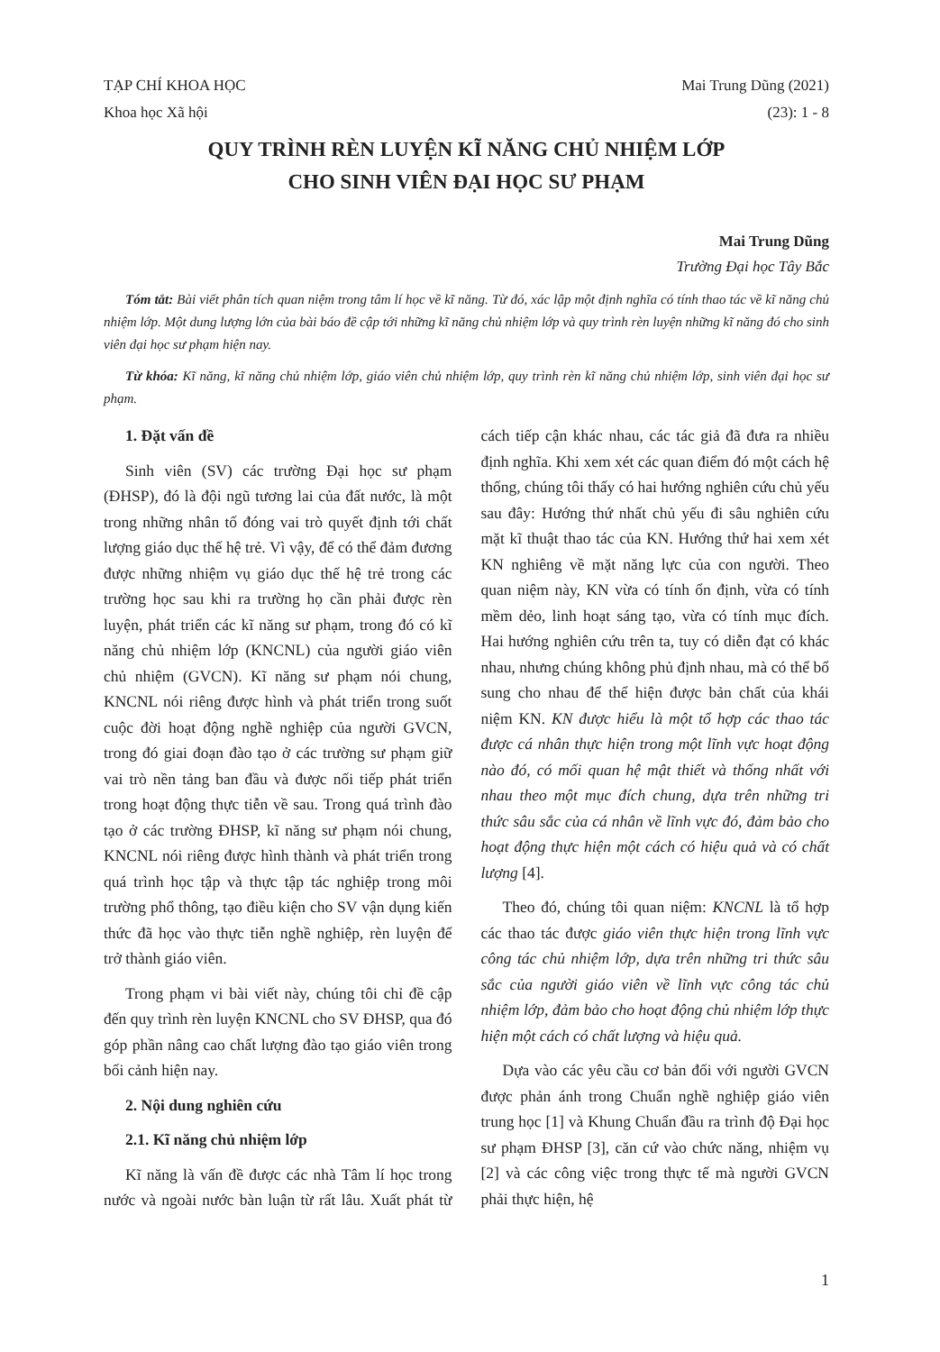TẠP CHÍ KHOA HỌC Mai Trung Dũng (2021)
Khoa học Xã hội (23): 1 - 8
QUY TRÌNH RÈN LUYỆN KĨ NĂNG CHỦ NHIỆM LỚP
CHO SINH VIÊN ĐẠI HỌC SƯ PHẠM
Mai Trung Dũng
Trường Đại học Tây Bắc
Tóm tắt: Bài viết phân tích quan niệm trong tâm lí học về kĩ năng. Từ đó, xác lập một định nghĩa có tính thao tác về kĩ năng chủ nhiệm lớp. Một dung lượng lớn của bài báo đề cập tới những kĩ năng chủ nhiệm lớp và quy trình rèn luyện những kĩ năng đó cho sinh viên đại học sư phạm hiện nay.
Từ khóa: Kĩ năng, kĩ năng chủ nhiệm lớp, giáo viên chủ nhiệm lớp, quy trình rèn kĩ năng chủ nhiệm lớp, sinh viên đại học sư phạm.
1. Đặt vấn đề
Sinh viên (SV) các trường Đại học sư phạm (ĐHSP), đó là đội ngũ tương lai của đất nước, là một trong những nhân tố đóng vai trò quyết định tới chất lượng giáo dục thế hệ trẻ. Vì vậy, để có thể đảm đương được những nhiệm vụ giáo dục thế hệ trẻ trong các trường học sau khi ra trường họ cần phải được rèn luyện, phát triển các kĩ năng sư phạm, trong đó có kĩ năng chủ nhiệm lớp (KNCNL) của người giáo viên chủ nhiệm (GVCN). Kĩ năng sư phạm nói chung, KNCNL nói riêng được hình và phát triển trong suốt cuộc đời hoạt động nghề nghiệp của người GVCN, trong đó giai đoạn đào tạo ở các trường sư phạm giữ vai trò nền tảng ban đầu và được nối tiếp phát triển trong hoạt động thực tiễn về sau. Trong quá trình đào tạo ở các trường ĐHSP, kĩ năng sư phạm nói chung, KNCNL nói riêng được hình thành và phát triển trong quá trình học tập và thực tập tác nghiệp trong môi trường phổ thông, tạo điều kiện cho SV vận dụng kiến thức đã học vào thực tiễn nghề nghiệp, rèn luyện để trở thành giáo viên.
Trong phạm vi bài viết này, chúng tôi chỉ đề cập đến quy trình rèn luyện KNCNL cho SV ĐHSP, qua đó góp phần nâng cao chất lượng đào tạo giáo viên trong bối cảnh hiện nay.
2. Nội dung nghiên cứu
2.1. Kĩ năng chủ nhiệm lớp
Kĩ năng là vấn đề được các nhà Tâm lí học trong nước và ngoài nước bàn luận từ rất lâu. Xuất phát từ cách tiếp cận khác nhau, các tác giả đã đưa ra nhiều định nghĩa. Khi xem xét các quan điểm đó một cách hệ thống, chúng tôi thấy có hai hướng nghiên cứu chủ yếu sau đây: Hướng thứ nhất chủ yếu đi sâu nghiên cứu mặt kĩ thuật thao tác của KN. Hướng thứ hai xem xét KN nghiêng về mặt năng lực của con người. Theo quan niệm này, KN vừa có tính ổn định, vừa có tính mềm dẻo, linh hoạt sáng tạo, vừa có tính mục đích. Hai hướng nghiên cứu trên ta, tuy có diễn đạt có khác nhau, nhưng chúng không phủ định nhau, mà có thể bổ sung cho nhau để thể hiện được bản chất của khái niệm KN. KN được hiểu là một tổ hợp các thao tác được cá nhân thực hiện trong một lĩnh vực hoạt động nào đó, có mối quan hệ mật thiết và thống nhất với nhau theo một mục đích chung, dựa trên những tri thức sâu sắc của cá nhân về lĩnh vực đó, đảm bảo cho hoạt động thực hiện một cách có hiệu quả và có chất lượng [4].
Theo đó, chúng tôi quan niệm: KNCNL là tổ hợp các thao tác được giáo viên thực hiện trong lĩnh vực công tác chủ nhiệm lớp, dựa trên những tri thức sâu sắc của người giáo viên về lĩnh vực công tác chủ nhiệm lớp, đảm bảo cho hoạt động chủ nhiệm lớp thực hiện một cách có chất lượng và hiệu quả.
Dựa vào các yêu cầu cơ bản đối với người GVCN được phản ánh trong Chuẩn nghề nghiệp giáo viên trung học [1] và Khung Chuẩn đầu ra trình độ Đại học sư phạm ĐHSP [3], căn cứ vào chức năng, nhiệm vụ [2] và các công việc trong thực tế mà người GVCN phải thực hiện, hệ
1